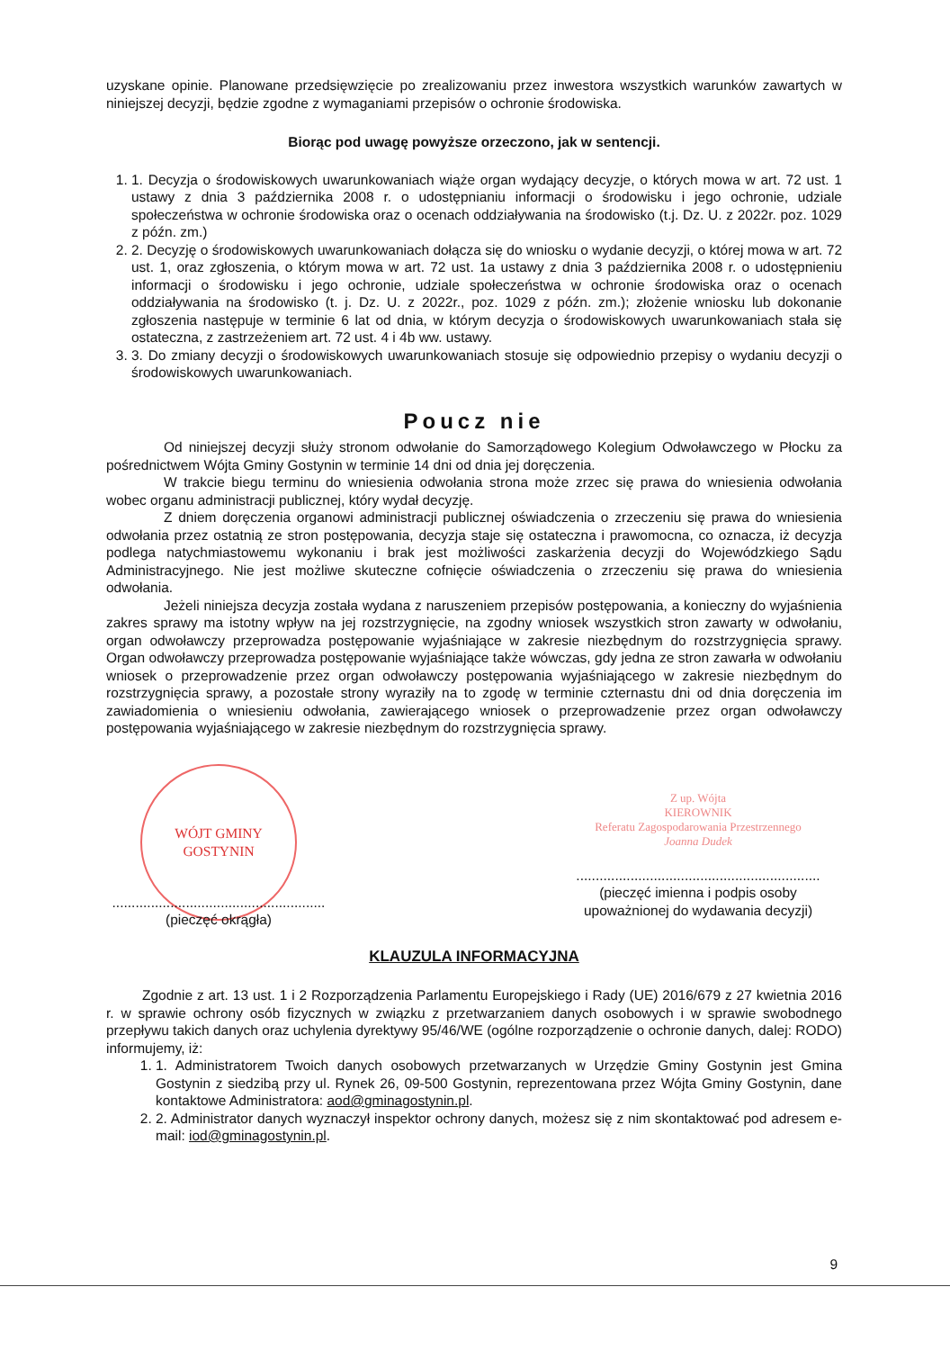uzyskane opinie. Planowane przedsięwzięcie po zrealizowaniu przez inwestora wszystkich warunków zawartych w niniejszej decyzji, będzie zgodne z wymaganiami przepisów o ochronie środowiska.
Biorąc pod uwagę powyższe orzeczono, jak w sentencji.
1. 1. Decyzja o środowiskowych uwarunkowaniach wiąże organ wydający decyzje, o których mowa w art. 72 ust. 1 ustawy z dnia 3 października 2008 r. o udostępnianiu informacji o środowisku i jego ochronie, udziale społeczeństwa w ochronie środowiska oraz o ocenach oddziaływania na środowisko (t.j. Dz. U. z 2022r. poz. 1029 z późn. zm.)
2. 2. Decyzję o środowiskowych uwarunkowaniach dołącza się do wniosku o wydanie decyzji, o której mowa w art. 72 ust. 1, oraz zgłoszenia, o którym mowa w art. 72 ust. 1a ustawy z dnia 3 października 2008 r. o udostępnieniu informacji o środowisku i jego ochronie, udziale społeczeństwa w ochronie środowiska oraz o ocenach oddziaływania na środowisko (t. j. Dz. U. z 2022r., poz. 1029 z późn. zm.); złożenie wniosku lub dokonanie zgłoszenia następuje w terminie 6 lat od dnia, w którym decyzja o środowiskowych uwarunkowaniach stała się ostateczna, z zastrzeżeniem art. 72 ust. 4 i 4b ww. ustawy.
3. 3. Do zmiany decyzji o środowiskowych uwarunkowaniach stosuje się odpowiednio przepisy o wydaniu decyzji o środowiskowych uwarunkowaniach.
Poucz nie
Od niniejszej decyzji służy stronom odwołanie do Samorządowego Kolegium Odwoławczego w Płocku za pośrednictwem Wójta Gminy Gostynin w terminie 14 dni od dnia jej doręczenia.
W trakcie biegu terminu do wniesienia odwołania strona może zrzec się prawa do wniesienia odwołania wobec organu administracji publicznej, który wydał decyzję.
Z dniem doręczenia organowi administracji publicznej oświadczenia o zrzeczeniu się prawa do wniesienia odwołania przez ostatnią ze stron postępowania, decyzja staje się ostateczna i prawomocna, co oznacza, iż decyzja podlega natychmiastowemu wykonaniu i brak jest możliwości zaskarżenia decyzji do Wojewódzkiego Sądu Administracyjnego. Nie jest możliwe skuteczne cofnięcie oświadczenia o zrzeczeniu się prawa do wniesienia odwołania.
Jeżeli niniejsza decyzja została wydana z naruszeniem przepisów postępowania, a konieczny do wyjaśnienia zakres sprawy ma istotny wpływ na jej rozstrzygnięcie, na zgodny wniosek wszystkich stron zawarty w odwołaniu, organ odwoławczy przeprowadza postępowanie wyjaśniające w zakresie niezbędnym do rozstrzygnięcia sprawy. Organ odwoławczy przeprowadza postępowanie wyjaśniające także wówczas, gdy jedna ze stron zawarła w odwołaniu wniosek o przeprowadzenie przez organ odwoławczy postępowania wyjaśniającego w zakresie niezbędnym do rozstrzygnięcia sprawy, a pozostałe strony wyraziły na to zgodę w terminie czternastu dni od dnia doręczenia im zawiadomienia o wniesieniu odwołania, zawierającego wniosek o przeprowadzenie przez organ odwoławczy postępowania wyjaśniającego w zakresie niezbędnym do rozstrzygnięcia sprawy.
WÓJT GMINY GOSTYNIN
.......................................................
(pieczęć okrągła)
Z up. Wójta
KIEROWNIK
Referatu Zagospodarowania Przestrzennego
Joanna Dudek
...............................................................
(pieczęć imienna i podpis osoby
upoważnionej do wydawania decyzji)
KLAUZULA INFORMACYJNA
Zgodnie z art. 13 ust. 1 i 2 Rozporządzenia Parlamentu Europejskiego i Rady (UE) 2016/679 z 27 kwietnia 2016 r. w sprawie ochrony osób fizycznych w związku z przetwarzaniem danych osobowych i w sprawie swobodnego przepływu takich danych oraz uchylenia dyrektywy 95/46/WE (ogólne rozporządzenie o ochronie danych, dalej: RODO) informujemy, iż:
1. 1. Administratorem Twoich danych osobowych przetwarzanych w Urzędzie Gminy Gostynin jest Gmina Gostynin z siedzibą przy ul. Rynek 26, 09-500 Gostynin, reprezentowana przez Wójta Gminy Gostynin, dane kontaktowe Administratora: aod@gminagostynin.pl.
2. 2. Administrator danych wyznaczył inspektor ochrony danych, możesz się z nim skontaktować pod adresem e-mail: iod@gminagostynin.pl.
9